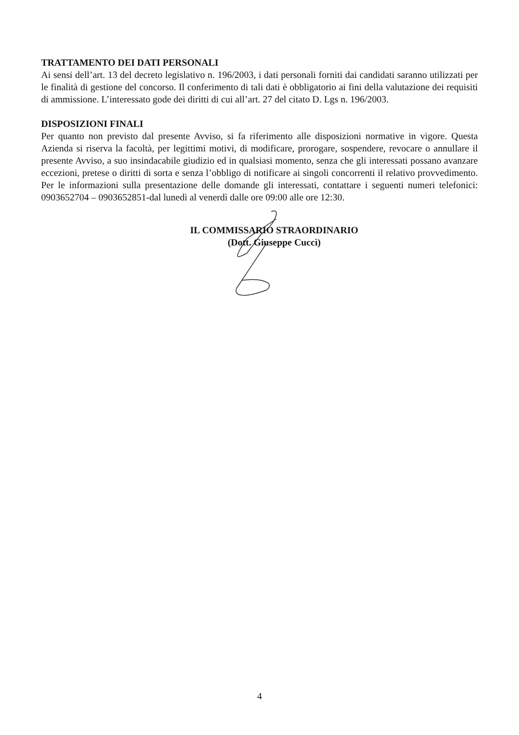TRATTAMENTO DEI DATI PERSONALI
Ai sensi dell’art. 13 del decreto legislativo n. 196/2003, i dati personali forniti dai candidati saranno utilizzati per le finalità di gestione del concorso. Il conferimento di tali dati è obbligatorio ai fini della valutazione dei requisiti di ammissione. L’interessato gode dei diritti di cui all’art. 27 del citato D. Lgs n. 196/2003.
DISPOSIZIONI FINALI
Per quanto non previsto dal presente Avviso, si fa riferimento alle disposizioni normative in vigore. Questa Azienda si riserva la facoltà, per legittimi motivi, di modificare, prorogare, sospendere, revocare o annullare il presente Avviso, a suo insindacabile giudizio ed in qualsiasi momento, senza che gli interessati possano avanzare eccezioni, pretese o diritti di sorta e senza l’obbligo di notificare ai singoli concorrenti il relativo provvedimento. Per le informazioni sulla presentazione delle domande gli interessati, contattare i seguenti numeri telefonici: 0903652704 – 0903652851-dal lunedì al venerdì dalle ore 09:00 alle ore 12:30.
IL COMMISSARIO STRAORDINARIO
(Dott. Giuseppe Cuccì)
4